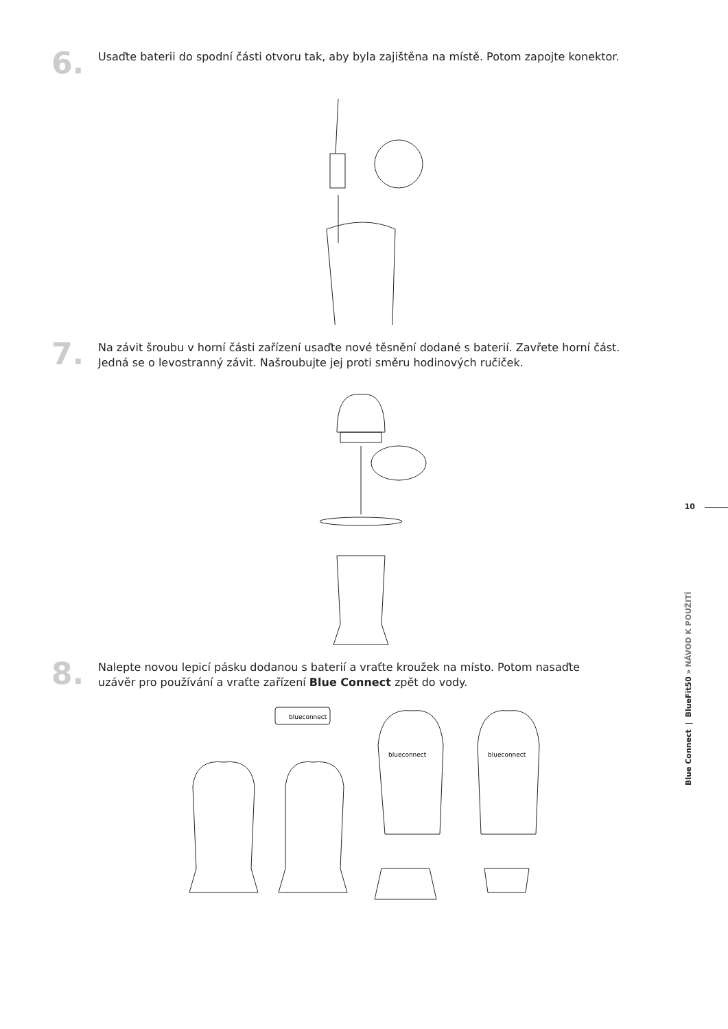6.
Usaďte baterii do spodní části otvoru tak, aby byla zajištěna na místě. Potom zapojte konektor.
7.
Na závit šroubu v horní části zařízení usaďte nové těsnění dodané s baterií. Zavřete horní část.
Jedná se o levostranný závit. Našroubujte jej proti směru hodinových ručiček.
8.
Nalepte novou lepicí pásku dodanou s baterií a vraťte kroužek na místo. Potom nasaďte
uzávěr pro používání a vraťte zařízení Blue Connect zpět do vody.
blueconnect
blueconnect
blueconnect
10
Blue Connect | BlueFit50 » NÁVOD K POUŽITÍ